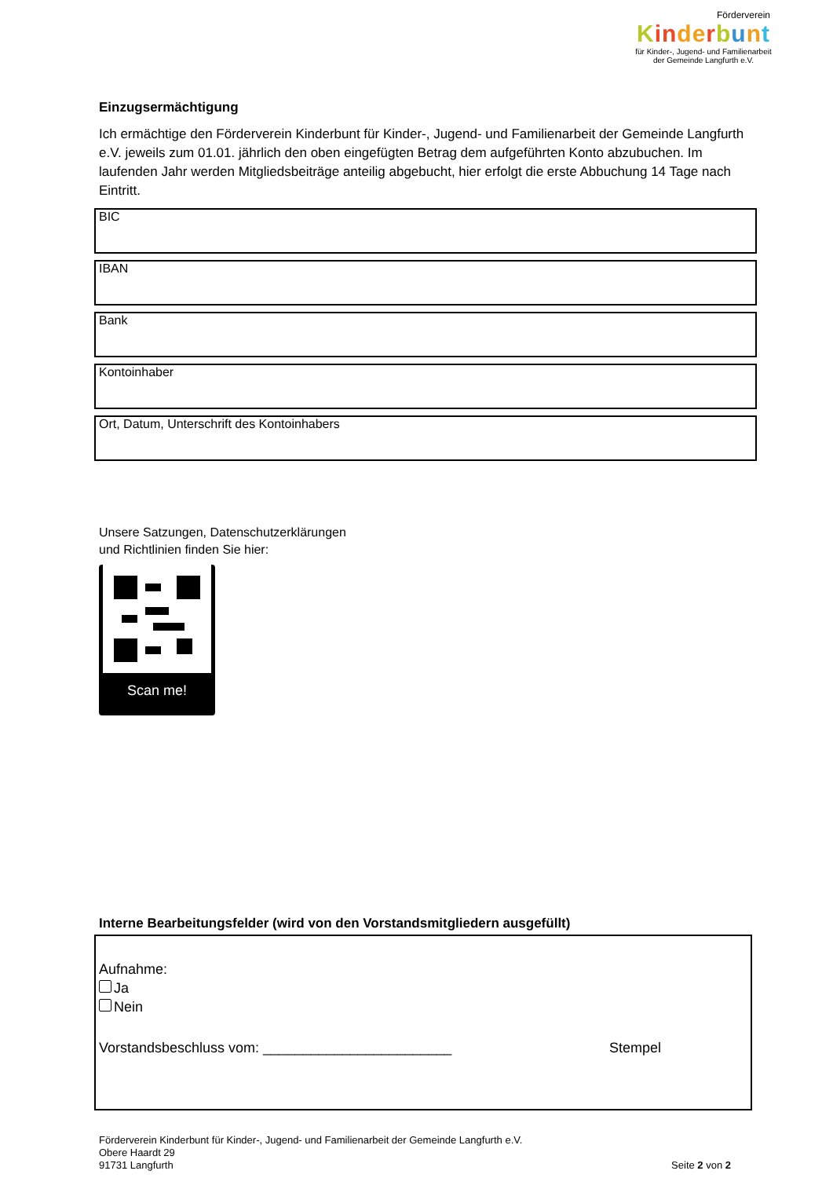Förderverein
Kin de rbunt
für Kinder-, Jugend- und Familienarbeit
der Gemeinde Langfurth e.V.
Einzugsermächtigung
Ich ermächtige den Förderverein Kinderbunt für Kinder-, Jugend- und Familienarbeit der Gemeinde Langfurth e.V. jeweils zum 01.01. jährlich den oben eingefügten Betrag dem aufgeführten Konto abzubuchen. Im laufenden Jahr werden Mitgliedsbeiträge anteilig abgebucht, hier erfolgt die erste Abbuchung 14 Tage nach Eintritt.
BIC
IBAN
Bank
Kontoinhaber
Ort, Datum, Unterschrift des Kontoinhabers
Unsere Satzungen, Datenschutzerklärungen
und Richtlinien finden Sie hier:
Scan me!
Interne Bearbeitungsfelder (wird von den Vorstandsmitgliedern ausgefüllt)
Aufnahme:
Ja
Nein
Vorstandsbeschluss vom: ________________________ Stempel
Förderverein Kinderbunt für Kinder-, Jugend- und Familienarbeit der Gemeinde Langfurth e.V.
Obere Haardt 29
91731 Langfurth
Seite 2 von 2